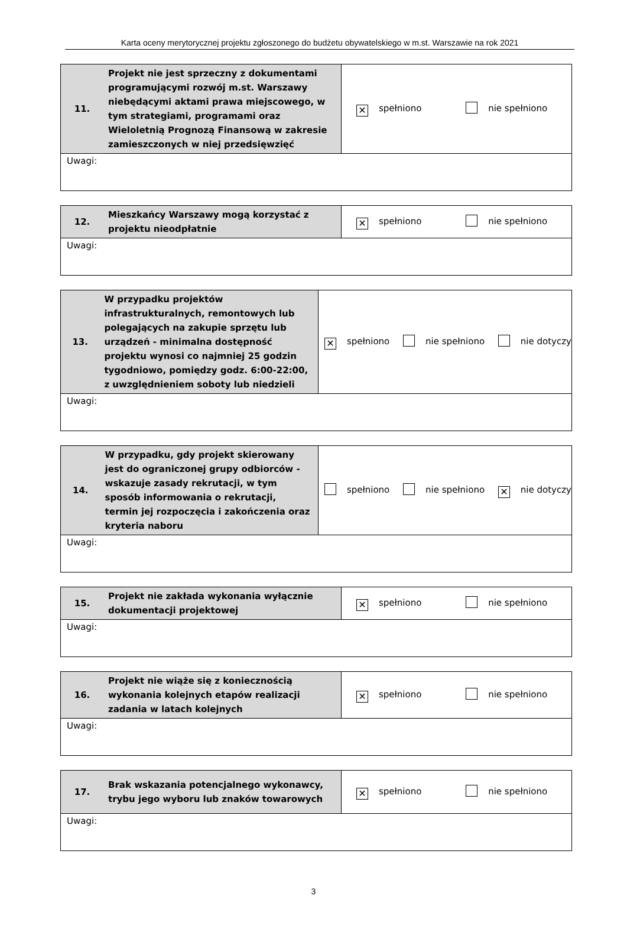Karta oceny merytorycznej projektu zgłoszonego do budżetu obywatelskiego w m.st. Warszawie na rok 2021
| 11. | Projekt nie jest sprzeczny z dokumentami programującymi rozwój m.st. Warszawy niebędącymi aktami prawa miejscowego, w tym strategiami, programami oraz Wieloletnią Prognozą Finansową w zakresie zamieszczonych w niej przedsięwzięć | ✕ spełniono nie spełniono |
| Uwagi: | | |
| 12. | Mieszkańcy Warszawy mogą korzystać z projektu nieodpłatnie | ✕ spełniono nie spełniono |
| Uwagi: | | |
| 13. | W przypadku projektów infrastrukturalnych, remontowych lub polegających na zakupie sprzętu lub urządzeń - minimalna dostępność projektu wynosi co najmniej 25 godzin tygodniowo, pomiędzy godz. 6:00-22:00, z uwzględnieniem soboty lub niedzieli | ✕ spełniono nie spełniono nie dotyczy |
| Uwagi: | | |
| 14. | W przypadku, gdy projekt skierowany jest do ograniczonej grupy odbiorców - wskazuje zasady rekrutacji, w tym sposób informowania o rekrutacji, termin jej rozpoczęcia i zakończenia oraz kryteria naboru | spełniono nie spełniono ✕ nie dotyczy |
| Uwagi: | | |
| 15. | Projekt nie zakłada wykonania wyłącznie dokumentacji projektowej | ✕ spełniono nie spełniono |
| Uwagi: | | |
| 16. | Projekt nie wiąże się z koniecznością wykonania kolejnych etapów realizacji zadania w latach kolejnych | ✕ spełniono nie spełniono |
| Uwagi: | | |
| 17. | Brak wskazania potencjalnego wykonawcy, trybu jego wyboru lub znaków towarowych | ✕ spełniono nie spełniono |
| Uwagi: | | |
3